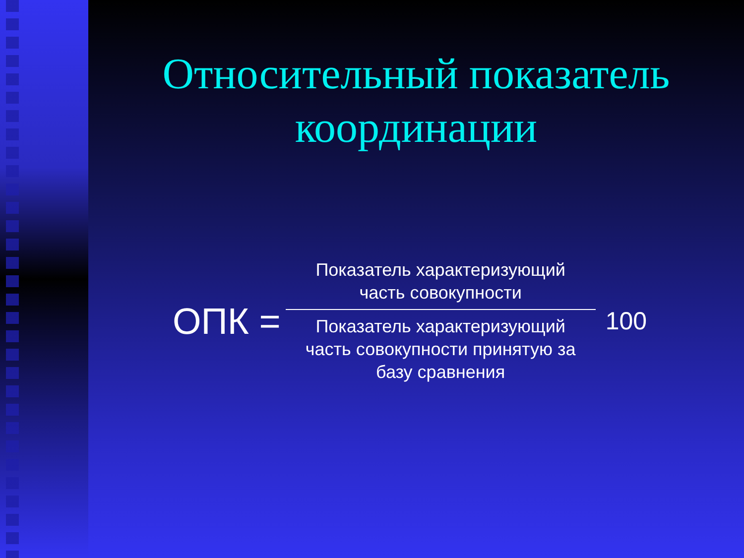Относительный показатель координации
ОПК =
Показатель характеризующий
часть совокупности
Показатель характеризующий
часть совокупности принятую за
базу сравнения
100